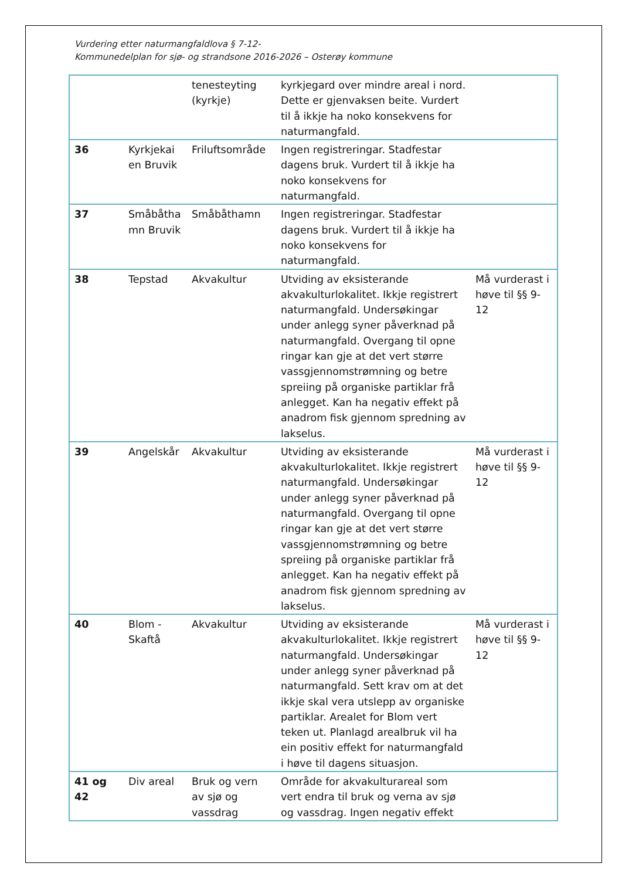Vurdering etter naturmangfaldlova § 7-12-
Kommunedelplan for sjø- og strandsone 2016-2026 – Osterøy kommune
| | | tenesteyting (kyrkje) | kyrkjegard over mindre areal i nord. Dette er gjenvaksen beite. Vurdert til å ikkje ha noko konsekvens for naturmangfald. | |
| 36 | Kyrkjekai en Bruvik | Friluftsområde | Ingen registreringar. Stadfestar dagens bruk. Vurdert til å ikkje ha noko konsekvens for naturmangfald. | |
| 37 | Småbåtha mn Bruvik | Småbåthamn | Ingen registreringar. Stadfestar dagens bruk. Vurdert til å ikkje ha noko konsekvens for naturmangfald. | |
| 38 | Tepstad | Akvakultur | Utviding av eksisterande akvakulturlokalitet. Ikkje registrert naturmangfald. Undersøkingar under anlegg syner påverknad på naturmangfald. Overgang til opne ringar kan gje at det vert større vassgjennomstrømning og betre spreiing på organiske partiklar frå anlegget. Kan ha negativ effekt på anadrom fisk gjennom spredning av lakselus. | Må vurderast i høve til §§ 9-12 |
| 39 | Angelskår | Akvakultur | Utviding av eksisterande akvakulturlokalitet. Ikkje registrert naturmangfald. Undersøkingar under anlegg syner påverknad på naturmangfald. Overgang til opne ringar kan gje at det vert større vassgjennomstrømning og betre spreiing på organiske partiklar frå anlegget. Kan ha negativ effekt på anadrom fisk gjennom spredning av lakselus. | Må vurderast i høve til §§ 9-12 |
| 40 | Blom - Skaftå | Akvakultur | Utviding av eksisterande akvakulturlokalitet. Ikkje registrert naturmangfald. Undersøkingar under anlegg syner påverknad på naturmangfald. Sett krav om at det ikkje skal vera utslepp av organiske partiklar. Arealet for Blom vert teken ut. Planlagd arealbruk vil ha ein positiv effekt for naturmangfald i høve til dagens situasjon. | Må vurderast i høve til §§ 9-12 |
| 41 og 42 | Div areal | Bruk og vern av sjø og vassdrag | Område for akvakulturareal som vert endra til bruk og verna av sjø og vassdrag. Ingen negativ effekt | |